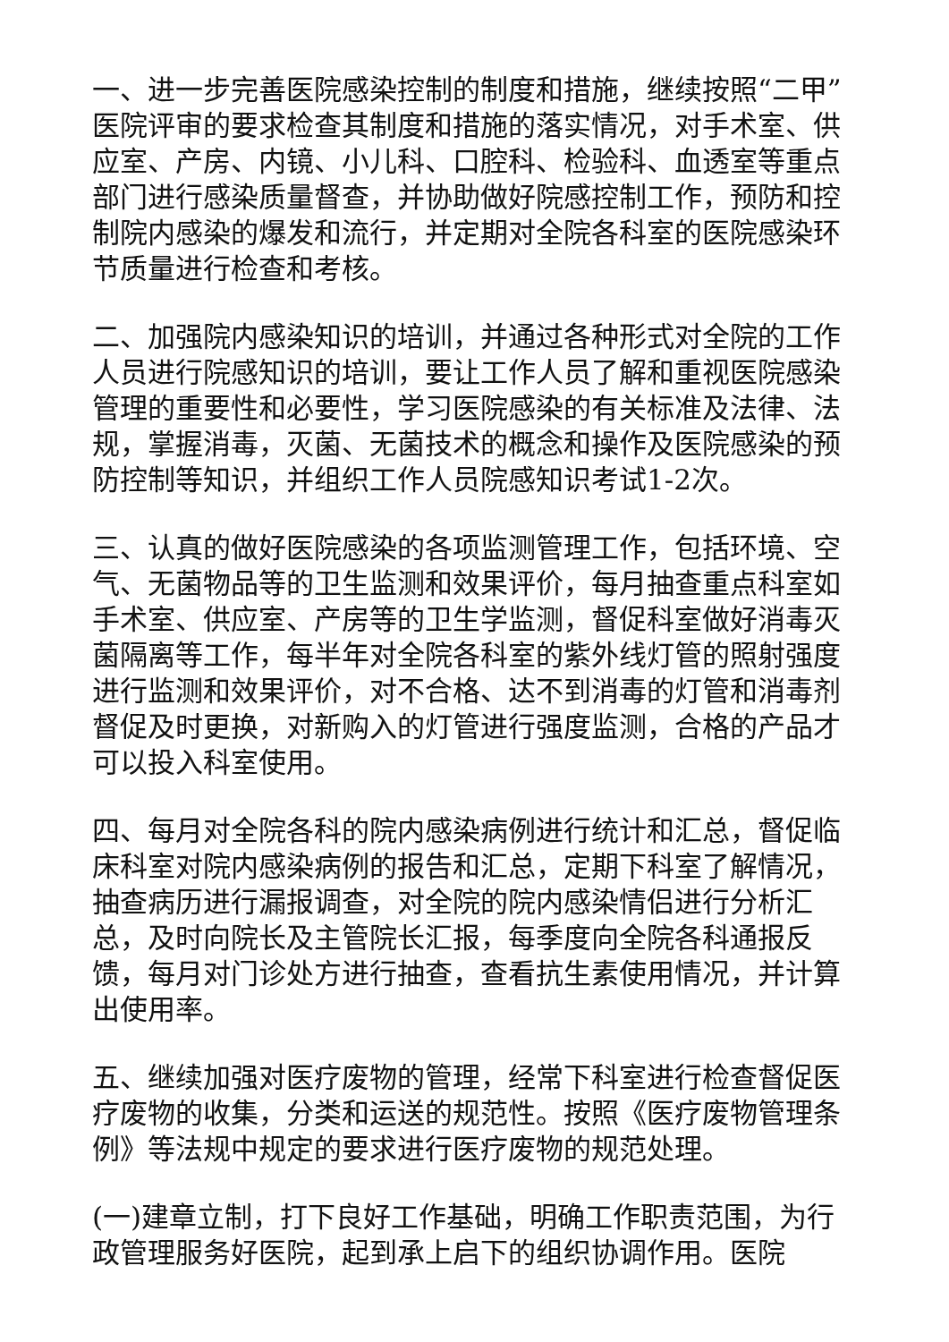一、进一步完善医院感染控制的制度和措施，继续按照“二甲”医院评审的要求检查其制度和措施的落实情况，对手术室、供应室、产房、内镜、小儿科、口腔科、检验科、血透室等重点部门进行感染质量督查，并协助做好院感控制工作，预防和控制院内感染的爆发和流行，并定期对全院各科室的医院感染环节质量进行检查和考核。
二、加强院内感染知识的培训，并通过各种形式对全院的工作人员进行院感知识的培训，要让工作人员了解和重视医院感染管理的重要性和必要性，学习医院感染的有关标准及法律、法规，掌握消毒，灭菌、无菌技术的概念和操作及医院感染的预防控制等知识，并组织工作人员院感知识考试1-2次。
三、认真的做好医院感染的各项监测管理工作，包括环境、空气、无菌物品等的卫生监测和效果评价，每月抽查重点科室如手术室、供应室、产房等的卫生学监测，督促科室做好消毒灭菌隔离等工作，每半年对全院各科室的紫外线灯管的照射强度进行监测和效果评价，对不合格、达不到消毒的灯管和消毒剂督促及时更换，对新购入的灯管进行强度监测，合格的产品才可以投入科室使用。
四、每月对全院各科的院内感染病例进行统计和汇总，督促临床科室对院内感染病例的报告和汇总，定期下科室了解情况，抽查病历进行漏报调查，对全院的院内感染情侣进行分析汇总，及时向院长及主管院长汇报，每季度向全院各科通报反馈，每月对门诊处方进行抽查，查看抗生素使用情况，并计算出使用率。
五、继续加强对医疗废物的管理，经常下科室进行检查督促医疗废物的收集，分类和运送的规范性。按照《医疗废物管理条例》等法规中规定的要求进行医疗废物的规范处理。
(一)建章立制，打下良好工作基础，明确工作职责范围，为行政管理服务好医院，起到承上启下的组织协调作用。医院